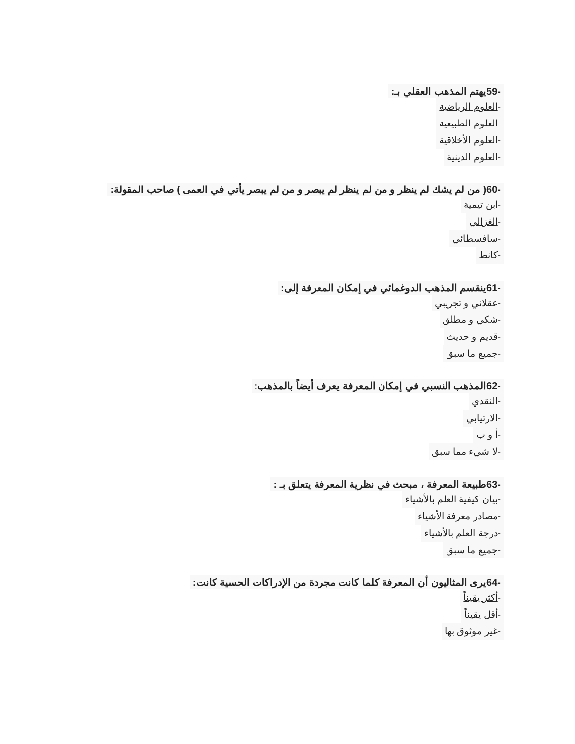-59يهتم المذهب العقلي بـ:
-العلوم الرياضية
-العلوم الطبيعية
-العلوم الأخلاقية
-العلوم الدينية
-60( من لم يشك لم ينظر و من لم ينظر لم يبصر و من لم يبصر يأتي في العمى ) صاحب المقولة:
-ابن تيمية
-الغزالي
-سافسطائي
-كانط
-61ينقسم المذهب الدوغمائي في إمكان المعرفة إلى:
-عقلاني و تجريبي
-شكي و مطلق
-قديم و حديث
-جميع ما سبق
-62المذهب النسبي في إمكان المعرفة يعرف أيضاً بالمذهب:
-النقدي
-الارتيابي
-أ و ب
-لا شيء مما سبق
-63طبيعة المعرفة ، مبحث في نظرية المعرفة يتعلق بـ :
-بيان كيفية العلم بالأشياء
-مصادر معرفة الأشياء
-درجة العلم بالأشياء
-جميع ما سبق
-64يرى المثاليون أن المعرفة كلما كانت مجردة من الإدراكات الحسية كانت:
-أكثر يقيناً
-أقل يقيناً
-غير موثوق بها